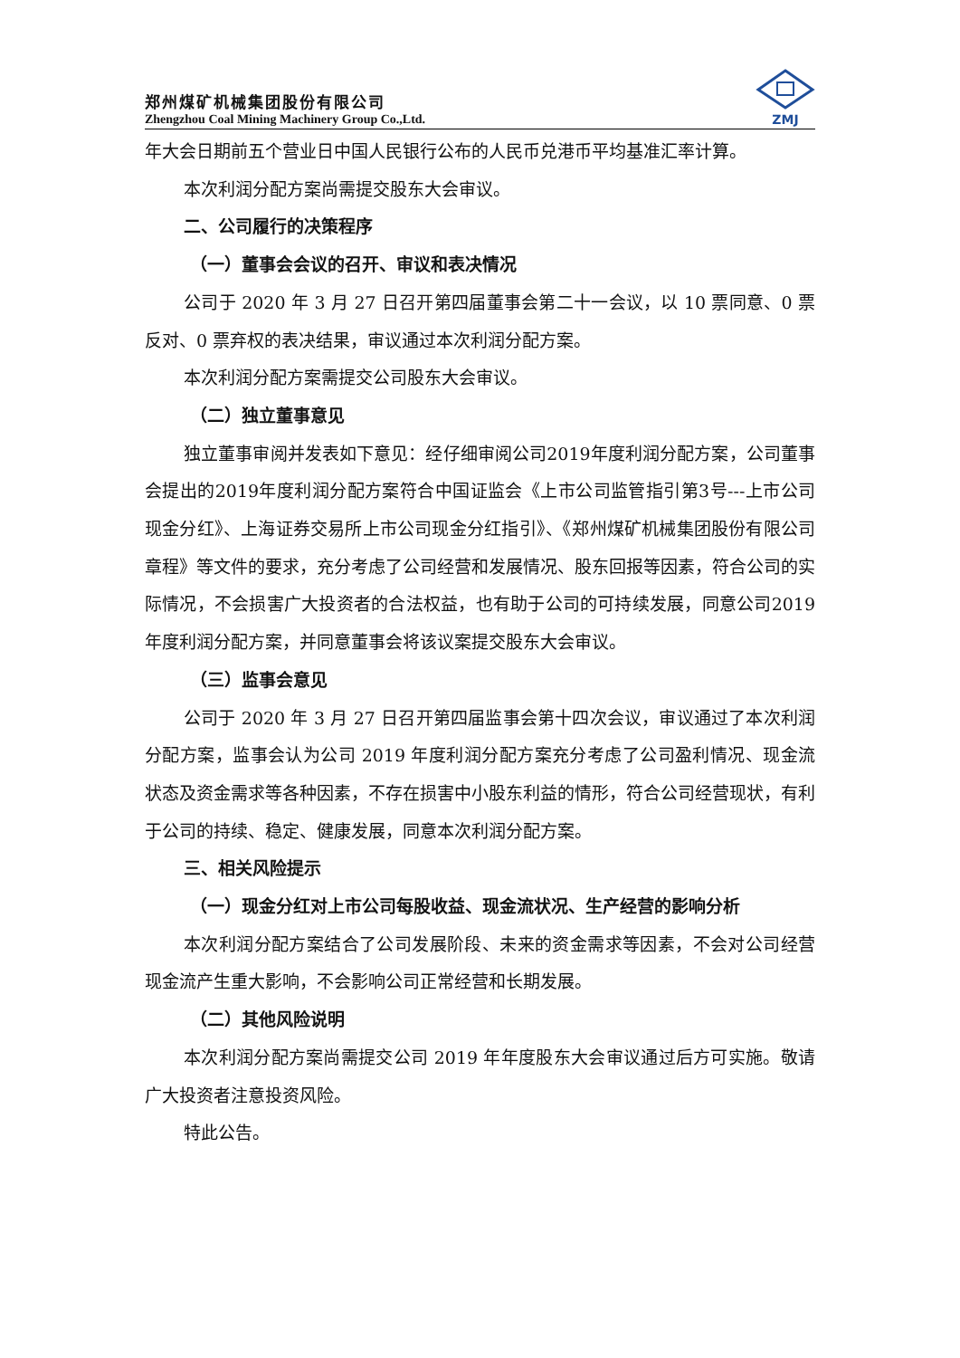郑州煤矿机械集团股份有限公司
Zhengzhou Coal Mining Machinery Group Co.,Ltd.
ZMJ
年大会日期前五个营业日中国人民银行公布的人民币兑港币平均基准汇率计算。
本次利润分配方案尚需提交股东大会审议。
二、公司履行的决策程序
（一）董事会会议的召开、审议和表决情况
公司于 2020 年 3 月 27 日召开第四届董事会第二十一会议，以 10 票同意、0 票反对、0 票弃权的表决结果，审议通过本次利润分配方案。
本次利润分配方案需提交公司股东大会审议。
（二）独立董事意见
独立董事审阅并发表如下意见：经仔细审阅公司2019年度利润分配方案，公司董事会提出的2019年度利润分配方案符合中国证监会《上市公司监管指引第3号---上市公司现金分红》、上海证券交易所上市公司现金分红指引》、《郑州煤矿机械集团股份有限公司章程》等文件的要求，充分考虑了公司经营和发展情况、股东回报等因素，符合公司的实际情况，不会损害广大投资者的合法权益，也有助于公司的可持续发展，同意公司2019年度利润分配方案，并同意董事会将该议案提交股东大会审议。
（三）监事会意见
公司于 2020 年 3 月 27 日召开第四届监事会第十四次会议，审议通过了本次利润分配方案，监事会认为公司 2019 年度利润分配方案充分考虑了公司盈利情况、现金流状态及资金需求等各种因素，不存在损害中小股东利益的情形，符合公司经营现状，有利于公司的持续、稳定、健康发展，同意本次利润分配方案。
三、相关风险提示
（一）现金分红对上市公司每股收益、现金流状况、生产经营的影响分析
本次利润分配方案结合了公司发展阶段、未来的资金需求等因素，不会对公司经营现金流产生重大影响，不会影响公司正常经营和长期发展。
（二）其他风险说明
本次利润分配方案尚需提交公司 2019 年年度股东大会审议通过后方可实施。敬请广大投资者注意投资风险。
特此公告。